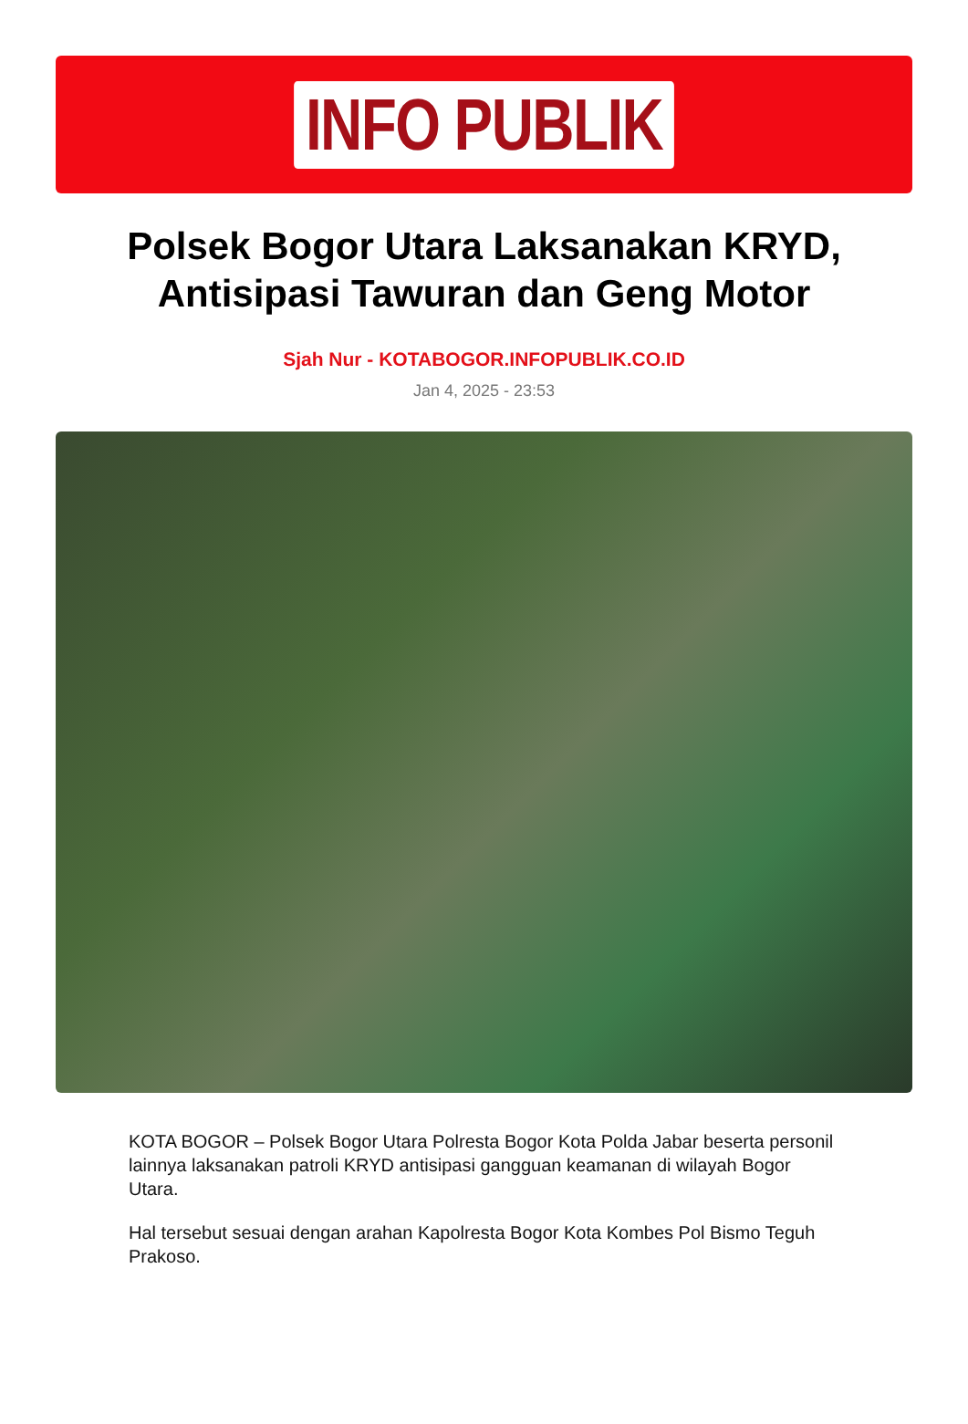INFO PUBLIK
Polsek Bogor Utara Laksanakan KRYD, Antisipasi Tawuran dan Geng Motor
Sjah Nur - KOTABOGOR.INFOPUBLIK.CO.ID
Jan 4, 2025 - 23:53
KOTA BOGOR – Polsek Bogor Utara Polresta Bogor Kota Polda Jabar beserta personil lainnya laksanakan patroli KRYD antisipasi gangguan keamanan di wilayah Bogor Utara.
Hal tersebut sesuai dengan arahan Kapolresta Bogor Kota Kombes Pol Bismo Teguh Prakoso.